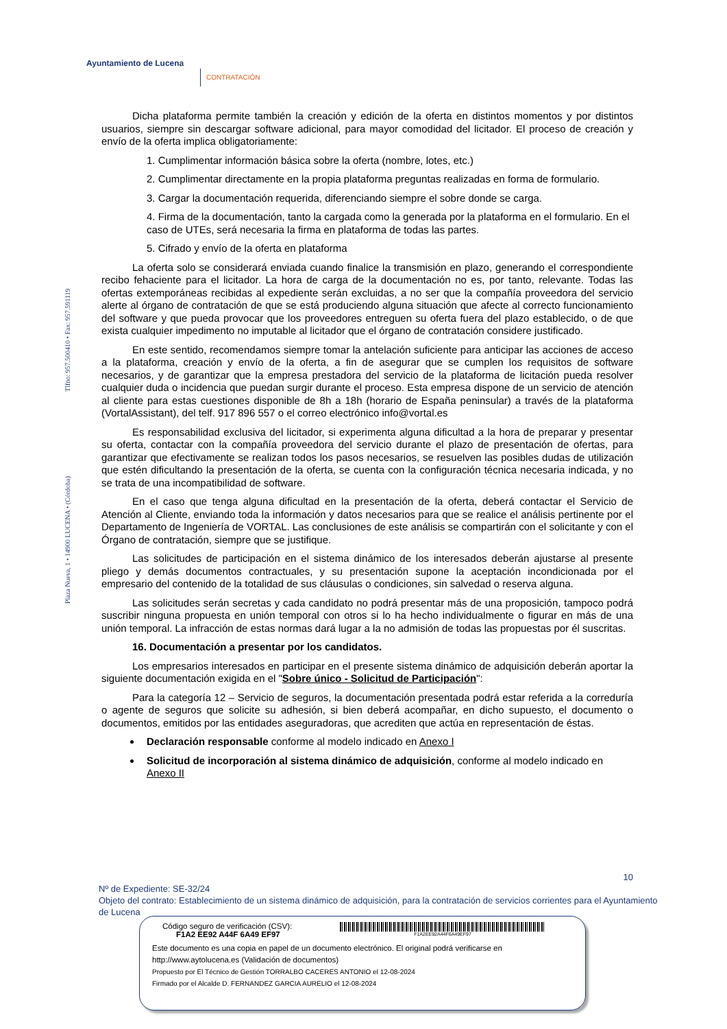Ayuntamiento de Lucena
CONTRATACIÓN
Plaza Nueva, 1 • 14900 LUCENA • (Córdoba) Tlfno: 957.500410 • Fax: 957.591119
Dicha plataforma permite también la creación y edición de la oferta en distintos momentos y por distintos usuarios, siempre sin descargar software adicional, para mayor comodidad del licitador. El proceso de creación y envío de la oferta implica obligatoriamente:
1. Cumplimentar información básica sobre la oferta (nombre, lotes, etc.)
2. Cumplimentar directamente en la propia plataforma preguntas realizadas en forma de formulario.
3. Cargar la documentación requerida, diferenciando siempre el sobre donde se carga.
4. Firma de la documentación, tanto la cargada como la generada por la plataforma en el formulario. En el caso de UTEs, será necesaria la firma en plataforma de todas las partes.
5. Cifrado y envío de la oferta en plataforma
La oferta solo se considerará enviada cuando finalice la transmisión en plazo, generando el correspondiente recibo fehaciente para el licitador. La hora de carga de la documentación no es, por tanto, relevante. Todas las ofertas extemporáneas recibidas al expediente serán excluidas, a no ser que la compañía proveedora del servicio alerte al órgano de contratación de que se está produciendo alguna situación que afecte al correcto funcionamiento del software y que pueda provocar que los proveedores entreguen su oferta fuera del plazo establecido, o de que exista cualquier impedimento no imputable al licitador que el órgano de contratación considere justificado.
En este sentido, recomendamos siempre tomar la antelación suficiente para anticipar las acciones de acceso a la plataforma, creación y envío de la oferta, a fin de asegurar que se cumplen los requisitos de software necesarios, y de garantizar que la empresa prestadora del servicio de la plataforma de licitación pueda resolver cualquier duda o incidencia que puedan surgir durante el proceso. Esta empresa dispone de un servicio de atención al cliente para estas cuestiones disponible de 8h a 18h (horario de España peninsular) a través de la plataforma (VortalAssistant), del telf. 917 896 557 o el correo electrónico info@vortal.es
Es responsabilidad exclusiva del licitador, si experimenta alguna dificultad a la hora de preparar y presentar su oferta, contactar con la compañía proveedora del servicio durante el plazo de presentación de ofertas, para garantizar que efectivamente se realizan todos los pasos necesarios, se resuelven las posibles dudas de utilización que estén dificultando la presentación de la oferta, se cuenta con la configuración técnica necesaria indicada, y no se trata de una incompatibilidad de software.
En el caso que tenga alguna dificultad en la presentación de la oferta, deberá contactar el Servicio de Atención al Cliente, enviando toda la información y datos necesarios para que se realice el análisis pertinente por el Departamento de Ingeniería de VORTAL. Las conclusiones de este análisis se compartirán con el solicitante y con el Órgano de contratación, siempre que se justifique.
Las solicitudes de participación en el sistema dinámico de los interesados deberán ajustarse al presente pliego y demás documentos contractuales, y su presentación supone la aceptación incondicionada por el empresario del contenido de la totalidad de sus cláusulas o condiciones, sin salvedad o reserva alguna.
Las solicitudes serán secretas y cada candidato no podrá presentar más de una proposición, tampoco podrá suscribir ninguna propuesta en unión temporal con otros si lo ha hecho individualmente o figurar en más de una unión temporal. La infracción de estas normas dará lugar a la no admisión de todas las propuestas por él suscritas.
16. Documentación a presentar por los candidatos.
Los empresarios interesados en participar en el presente sistema dinámico de adquisición deberán aportar la siguiente documentación exigida en el "Sobre único - Solicitud de Participación":
Para la categoría 12 – Servicio de seguros, la documentación presentada podrá estar referida a la correduría o agente de seguros que solicite su adhesión, si bien deberá acompañar, en dicho supuesto, el documento o documentos, emitidos por las entidades aseguradoras, que acrediten que actúa en representación de éstas.
Declaración responsable conforme al modelo indicado en Anexo I
Solicitud de incorporación al sistema dinámico de adquisición, conforme al modelo indicado en Anexo II
10
Nº de Expediente: SE-32/24
Objeto del contrato: Establecimiento de un sistema dinámico de adquisición, para la contratación de servicios corrientes para el Ayuntamiento de Lucena
Código seguro de verificación (CSV):
F1A2 EE92 A44F 6A49 EF97
F1A2EE92A44F6A49EF97
Este documento es una copia en papel de un documento electrónico. El original podrá verificarse en
http://www.aytolucena.es (Validación de documentos)
Propuesto por El Técnico de Gestión TORRALBO CACERES ANTONIO el 12-08-2024
Firmado por el Alcalde D. FERNANDEZ GARCIA AURELIO el 12-08-2024